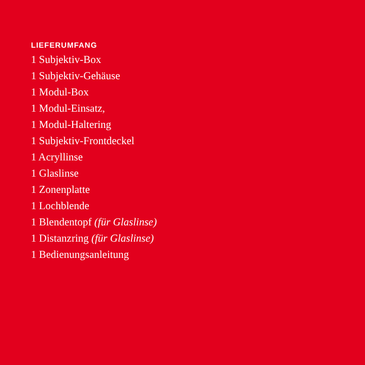LIEFERUMFANG
1 Subjektiv-Box
1 Subjektiv-Gehäuse
1 Modul-Box
1 Modul-Einsatz,
1 Modul-Haltering
1 Subjektiv-Frontdeckel
1 Acryllinse
1 Glaslinse
1 Zonenplatte
1 Lochblende
1 Blendentopf (für Glaslinse)
1 Distanzring (für Glaslinse)
1 Bedienungsanleitung